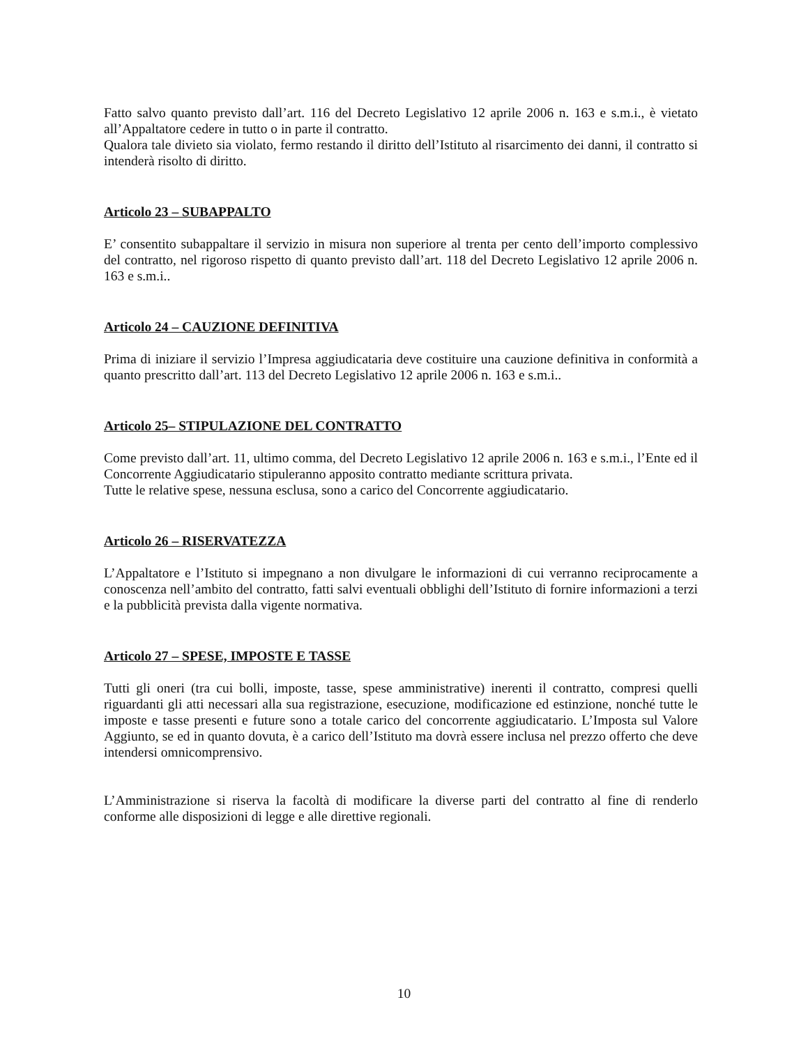Fatto salvo quanto previsto dall’art. 116 del Decreto Legislativo 12 aprile 2006 n. 163 e s.m.i., è vietato all’Appaltatore cedere in tutto o in parte il contratto.
Qualora tale divieto sia violato, fermo restando il diritto dell’Istituto al risarcimento dei danni, il contratto si intenderà risolto di diritto.
Articolo 23 – SUBAPPALTO
E’ consentito subappaltare il servizio in misura non superiore al trenta per cento dell’importo complessivo del contratto, nel rigoroso rispetto di quanto previsto dall’art. 118 del Decreto Legislativo 12 aprile 2006 n. 163 e s.m.i..
Articolo 24 – CAUZIONE DEFINITIVA
Prima di iniziare il servizio l’Impresa aggiudicataria deve costituire una cauzione definitiva in conformità a quanto prescritto dall’art. 113 del Decreto Legislativo 12 aprile 2006 n. 163 e s.m.i..
Articolo 25– STIPULAZIONE DEL CONTRATTO
Come previsto dall’art. 11, ultimo comma, del Decreto Legislativo 12 aprile 2006 n. 163 e s.m.i., l’Ente ed il Concorrente Aggiudicatario stipuleranno apposito contratto mediante scrittura privata.
Tutte le relative spese, nessuna esclusa, sono a carico del Concorrente aggiudicatario.
Articolo 26 – RISERVATEZZA
L’Appaltatore e l’Istituto si impegnano a non divulgare le informazioni di cui verranno reciprocamente a conoscenza nell’ambito del contratto, fatti salvi eventuali obblighi dell’Istituto di fornire informazioni a terzi e la pubblicità prevista dalla vigente normativa.
Articolo 27 – SPESE, IMPOSTE E TASSE
Tutti gli oneri (tra cui bolli, imposte, tasse, spese amministrative) inerenti il contratto, compresi quelli riguardanti gli atti necessari alla sua registrazione, esecuzione, modificazione ed estinzione, nonché tutte le imposte e tasse presenti e future sono a totale carico del concorrente aggiudicatario. L’Imposta sul Valore Aggiunto, se ed in quanto dovuta, è a carico dell’Istituto ma dovrà essere inclusa nel prezzo offerto che deve intendersi omnicomprensivo.
L’Amministrazione si riserva la facoltà di modificare la diverse parti del contratto al fine di renderlo conforme alle disposizioni di legge e alle direttive regionali.
10